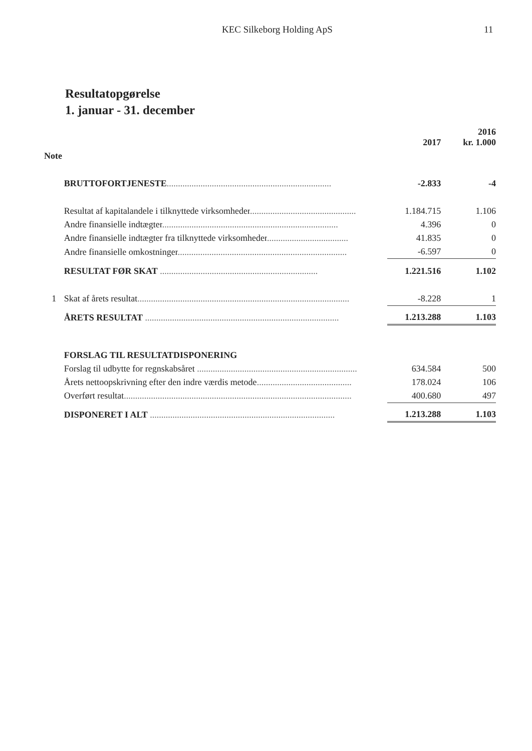KEC Silkeborg Holding ApS 11
Resultatopgørelse
1. januar - 31. december
| | | 2017 | 2016 kr. 1.000 |
| --- | --- | --- | --- |
| Note | | | |
| | BRUTTOFORTJENESTE ......................................................................... | -2.833 | -4 |
| | Resultat af kapitalandele i tilknyttede virksomheder ............................................... | 1.184.715 | 1.106 |
| | Andre finansielle indtægter .............................................................................. | 4.396 | 0 |
| | Andre finansielle indtægter fra tilknyttede virksomheder .................................... | 41.835 | 0 |
| | Andre finansielle omkostninger ........................................................................... | -6.597 | 0 |
| | RESULTAT FØR SKAT ...................................................................... | 1.221.516 | 1.102 |
| 1 | Skat af årets resultat .............................................................................................. | -8.228 | 1 |
| | ÅRETS RESULTAT ...................................................................................... | 1.213.288 | 1.103 |
| | FORSLAG TIL RESULTATDISPONERING | | |
| | Forslag til udbytte for regnskabsåret ....................................................................... | 634.584 | 500 |
| | Årets nettoopskrivning efter den indre værdis metode .......................................... | 178.024 | 106 |
| | Overført resultat ..................................................................................................... | 400.680 | 497 |
| | DISPONERET I ALT .................................................................................. | 1.213.288 | 1.103 |